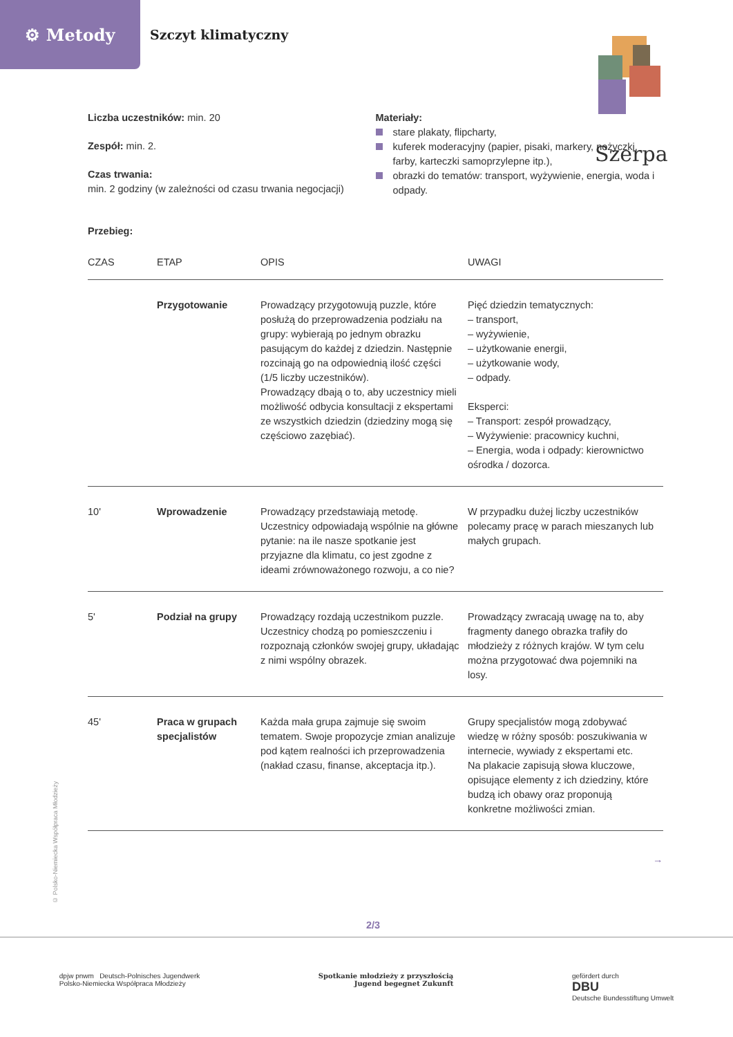⚙ Metody
Szczyt klimatyczny
Szerpa
Liczba uczestników: min. 20
Zespół: min. 2.
Czas trwania:
min. 2 godziny (w zależności od czasu trwania negocjacji)
Materiały:
stare plakaty, flipcharty,
kuferek moderacyjny (papier, pisaki, markery, nożyczki, farby, karteczki samoprzylepne itp.),
obrazki do tematów: transport, wyżywienie, energia, woda i odpady.
Przebieg:
| CZAS | ETAP | OPIS | UWAGI |
| --- | --- | --- | --- |
| | Przygotowanie | Prowadzący przygotowują puzzle, które posłużą do przeprowadzenia podziału na grupy: wybierają po jednym obrazku pasującym do każdej z dziedzin. Następnie rozcinają go na odpowiednią ilość części (1/5 liczby uczestników). Prowadzący dbają o to, aby uczestnicy mieli możliwość odbycia konsultacji z ekspertami ze wszystkich dziedzin (dziedziny mogą się częściowo zazębiać). | Pięć dziedzin tematycznych: – transport, – wyżywienie, – użytkowanie energii, – użytkowanie wody, – odpady. Eksperci: – Transport: zespół prowadzący, – Wyżywienie: pracownicy kuchni, – Energia, woda i odpady: kierownictwo ośrodka / dozorca. |
| 10' | Wprowadzenie | Prowadzący przedstawiają metodę. Uczestnicy odpowiadają wspólnie na główne pytanie: na ile nasze spotkanie jest przyjazne dla klimatu, co jest zgodne z ideami zrównoważonego rozwoju, a co nie? | W przypadku dużej liczby uczestników polecamy pracę w parach mieszanych lub małych grupach. |
| 5' | Podział na grupy | Prowadzący rozdają uczestnikom puzzle. Uczestnicy chodzą po pomieszczeniu i rozpoznają członków swojej grupy, układając z nimi wspólny obrazek. | Prowadzący zwracają uwagę na to, aby fragmenty danego obrazka trafiły do młodzieży z różnych krajów. W tym celu można przygotować dwa pojemniki na losy. |
| 45' | Praca w grupach specjalistów | Każda mała grupa zajmuje się swoim tematem. Swoje propozycje zmian analizuje pod kątem realności ich przeprowadzenia (nakład czasu, finanse, akceptacja itp.). | Grupy specjalistów mogą zdobywać wiedzę w różny sposób: poszukiwania w internecie, wywiady z ekspertami etc. Na plakacie zapisują słowa kluczowe, opisujące elementy z ich dziedziny, które budzą ich obawy oraz proponują konkretne możliwości zmian. |
→
© Polsko-Niemiecka Współpraca Młodzieży
2/3
dpjw pnwm Deutsch-Polnisches Jugendwerk
Polsko-Niemiecka Współpraca Młodzieży
Spotkanie młodzieży z przyszłością
Jugend begegnet Zukunft
gefördert durch
DBU
Deutsche Bundesstiftung Umwelt